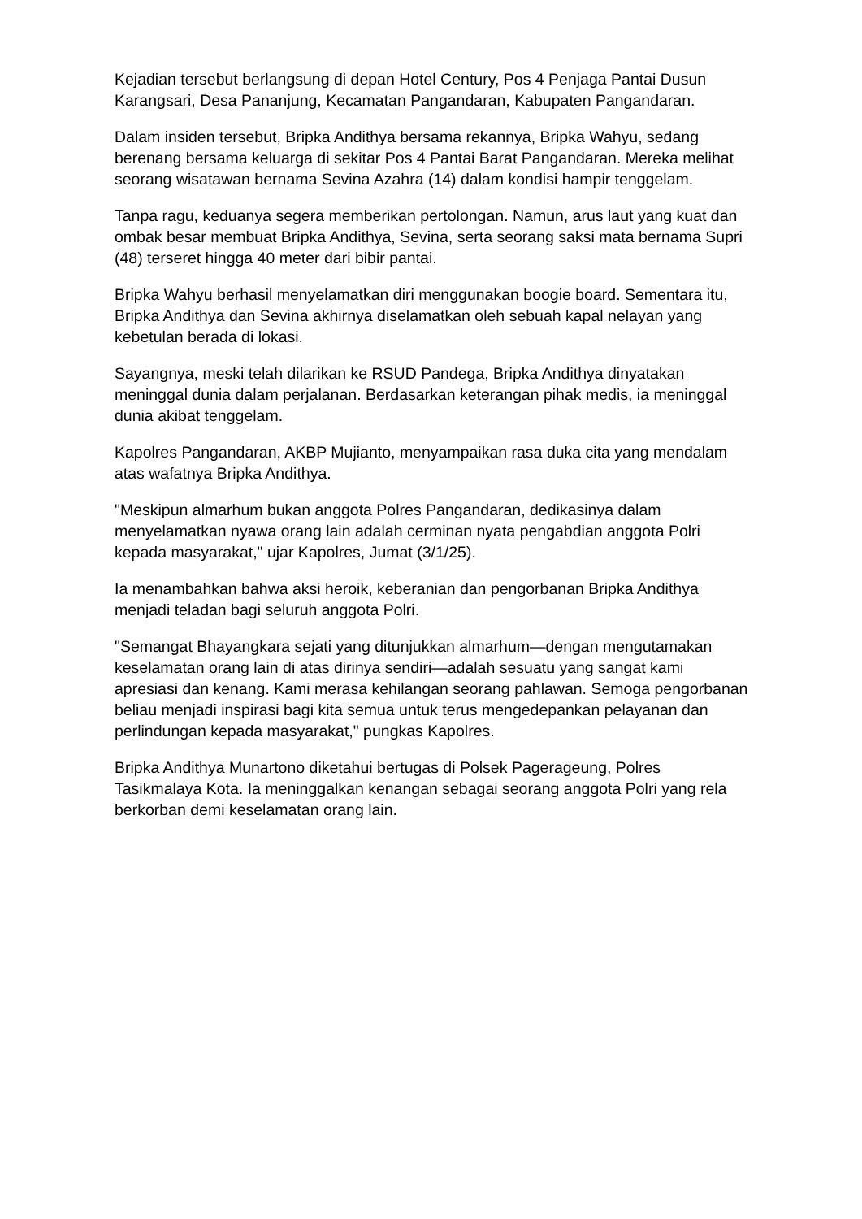Kejadian tersebut berlangsung di depan Hotel Century, Pos 4 Penjaga Pantai Dusun Karangsari, Desa Pananjung, Kecamatan Pangandaran, Kabupaten Pangandaran.
Dalam insiden tersebut, Bripka Andithya bersama rekannya, Bripka Wahyu, sedang berenang bersama keluarga di sekitar Pos 4 Pantai Barat Pangandaran. Mereka melihat seorang wisatawan bernama Sevina Azahra (14) dalam kondisi hampir tenggelam.
Tanpa ragu, keduanya segera memberikan pertolongan. Namun, arus laut yang kuat dan ombak besar membuat Bripka Andithya, Sevina, serta seorang saksi mata bernama Supri (48) terseret hingga 40 meter dari bibir pantai.
Bripka Wahyu berhasil menyelamatkan diri menggunakan boogie board. Sementara itu, Bripka Andithya dan Sevina akhirnya diselamatkan oleh sebuah kapal nelayan yang kebetulan berada di lokasi.
Sayangnya, meski telah dilarikan ke RSUD Pandega, Bripka Andithya dinyatakan meninggal dunia dalam perjalanan. Berdasarkan keterangan pihak medis, ia meninggal dunia akibat tenggelam.
Kapolres Pangandaran, AKBP Mujianto, menyampaikan rasa duka cita yang mendalam atas wafatnya Bripka Andithya.
"Meskipun almarhum bukan anggota Polres Pangandaran, dedikasinya dalam menyelamatkan nyawa orang lain adalah cerminan nyata pengabdian anggota Polri kepada masyarakat," ujar Kapolres, Jumat (3/1/25).
Ia menambahkan bahwa aksi heroik, keberanian dan pengorbanan Bripka Andithya menjadi teladan bagi seluruh anggota Polri.
"Semangat Bhayangkara sejati yang ditunjukkan almarhum—dengan mengutamakan keselamatan orang lain di atas dirinya sendiri—adalah sesuatu yang sangat kami apresiasi dan kenang. Kami merasa kehilangan seorang pahlawan. Semoga pengorbanan beliau menjadi inspirasi bagi kita semua untuk terus mengedepankan pelayanan dan perlindungan kepada masyarakat," pungkas Kapolres.
Bripka Andithya Munartono diketahui bertugas di Polsek Pagerageung, Polres Tasikmalaya Kota. Ia meninggalkan kenangan sebagai seorang anggota Polri yang rela berkorban demi keselamatan orang lain.